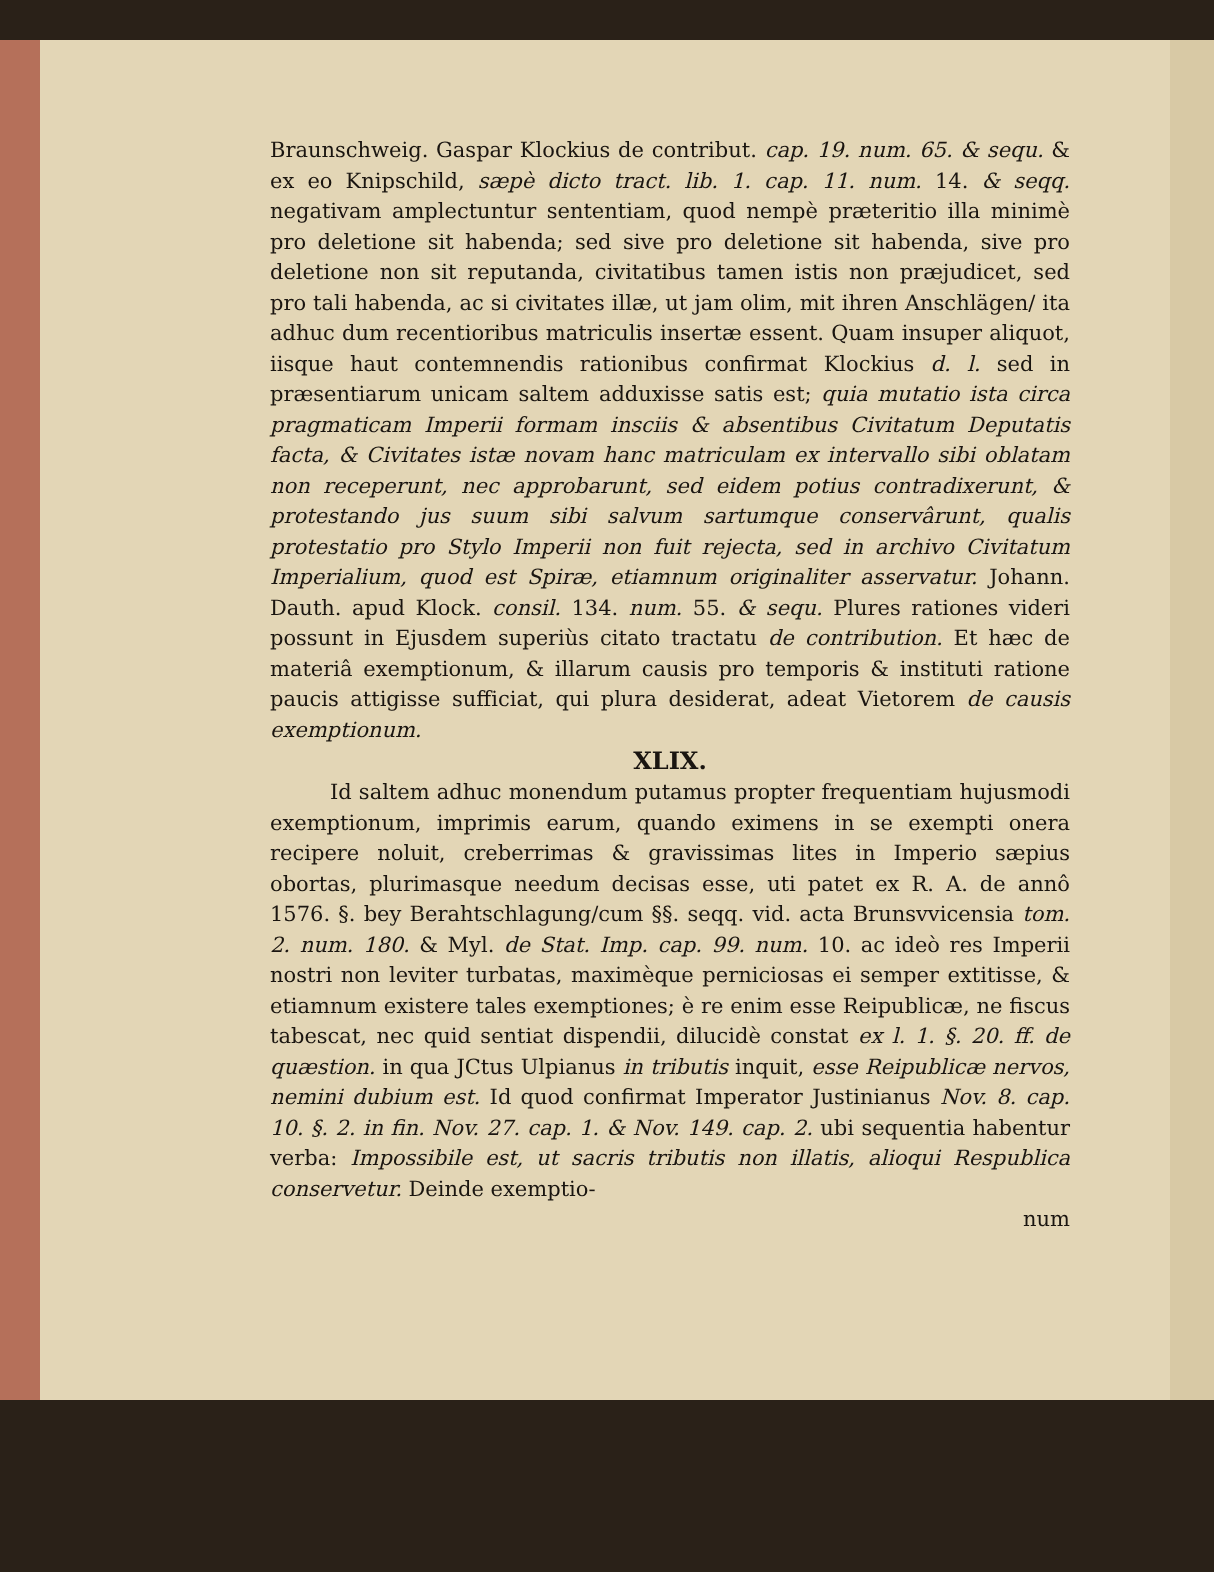Braunschweig. Gaspar Klockius de contribut. cap. 19. num. 65. & sequ. & ex eo Knipschild, sæpè dicto tract. lib. 1. cap. 11. num. 14. & seqq. negativam amplectuntur sententiam, quod nempè præteritio illa minimè pro deletione sit habenda; sed sive pro deletione sit habenda, sive pro deletione non sit reputanda, civitatibus tamen istis non præjudicet, sed pro tali habenda, ac si civitates illæ, ut jam olim, mit ihren Anschlägen/ ita adhuc dum recentioribus matriculis insertæ essent. Quam insuper aliquot, iisque haut contemnendis rationibus confirmat Klockius d. l. sed in præsentiarum unicam saltem adduxisse satis est; quia mutatio ista circa pragmaticam Imperii formam insciis & absentibus Civitatum Deputatis facta, & Civitates istæ novam hanc matriculam ex intervallo sibi oblatam non receperunt, nec approbarunt, sed eidem potius contradixerunt, & protestando jus suum sibi salvum sartumque conservârunt, qualis protestatio pro Stylo Imperii non fuit rejecta, sed in archivo Civitatum Imperialium, quod est Spiræ, etiamnum originaliter asservatur. Johann. Dauth. apud Klock. consil. 134. num. 55. & sequ. Plures rationes videri possunt in Ejusdem superiùs citato tractatu de contribution. Et hæc de materiâ exemptionum, & illarum causis pro temporis & instituti ratione paucis attigisse sufficiat, qui plura desiderat, adeat Vietorem de causis exemptionum.
XLIX.
Id saltem adhuc monendum putamus propter frequentiam hujusmodi exemptionum, imprimis earum, quando eximens in se exempti onera recipere noluit, creberrimas & gravissimas lites in Imperio sæpius obortas, plurimasque needum decisas esse, uti patet ex R. A. de annô 1576. §. bey Berahtschlagung/cum §§. seqq. vid. acta Brunsvvicensia tom. 2. num. 180. & Myl. de Stat. Imp. cap. 99. num. 10. ac ideò res Imperii nostri non leviter turbatas, maximèque perniciosas ei semper extitisse, & etiamnum existere tales exemptiones; è re enim esse Reipublicæ, ne fiscus tabescat, nec quid sentiat dispendii, dilucidè constat ex l. 1. §. 20. ff. de quæstion. in qua JCtus Ulpianus in tributis inquit, esse Reipublicæ nervos, nemini dubium est. Id quod confirmat Imperator Justinianus Nov. 8. cap. 10. §. 2. in fin. Nov. 27. cap. 1. & Nov. 149. cap. 2. ubi sequentia habentur verba: Impossibile est, ut sacris tributis non illatis, alioqui Respublica conservetur. Deinde exemptio-
num